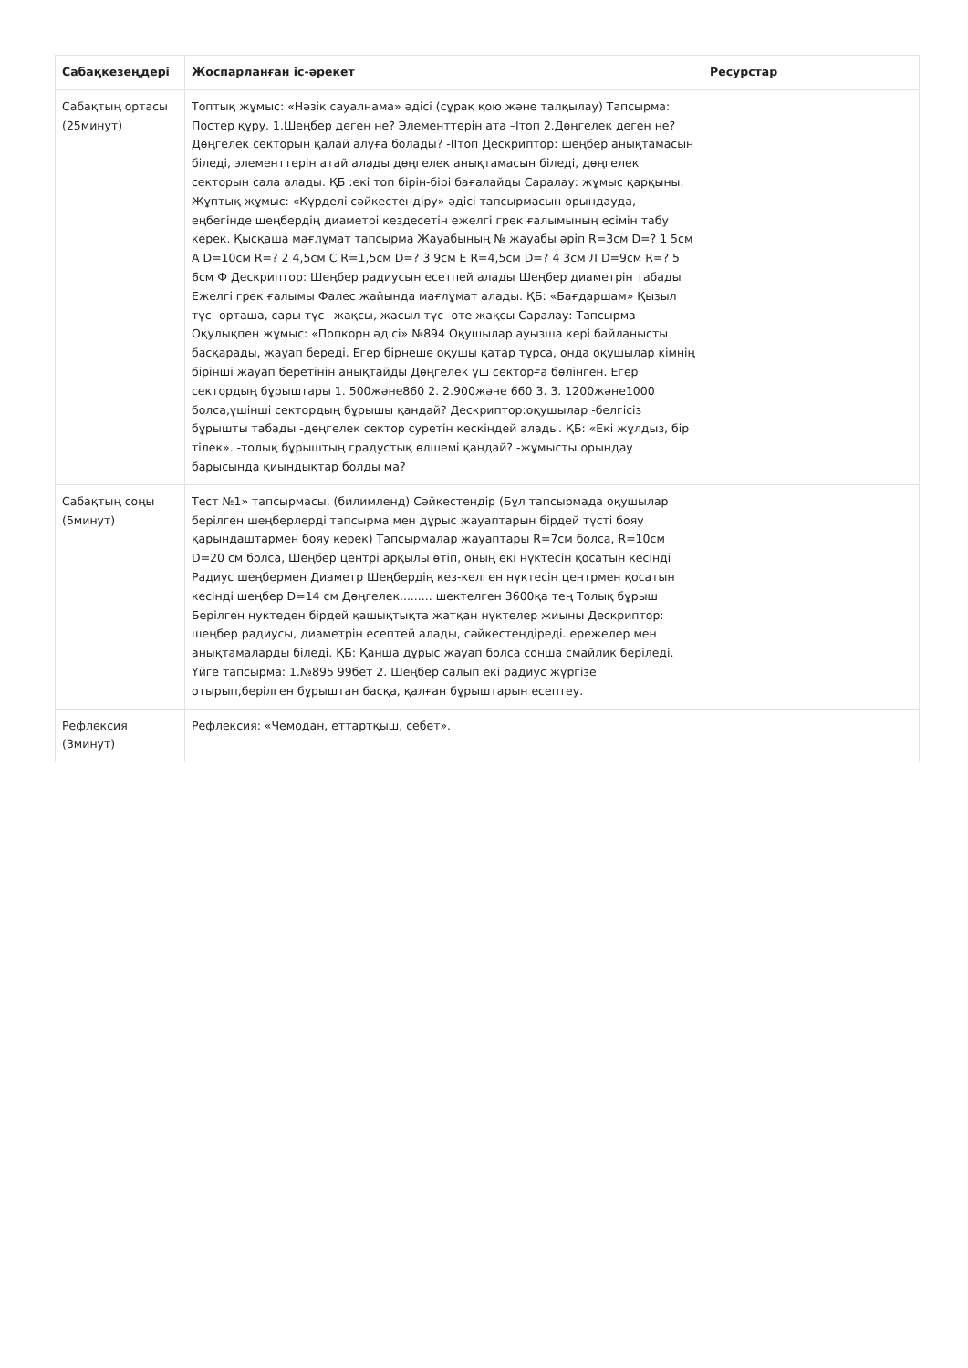| Сабақкезеңдері | Жоспарланған іс-әрекет | Ресурстар |
| --- | --- | --- |
| Сабақтың ортасы (25минут) | Топтық жұмыс: «Нәзік сауалнама» әдісі (сұрақ қою және талқылау) Тапсырма: Постер құру. 1.Шеңбер деген не? Элементтерін ата –Ітоп 2.Дөңгелек деген не? Дөңгелек секторын қалай алуға болады? -ІІтоп Дескриптор: шеңбер анықтамасын біледі, элементтерін атай алады дөңгелек анықтамасын біледі, дөңгелек секторын сала алады. ҚБ :екі топ бірін-бірі бағалайды Саралау: жұмыс қарқыны. Жұптық жұмыс: «Күрделі сәйкестендіру» әдісі тапсырмасын орындауда, еңбегінде шеңбердің диаметрі кездесетін ежелгі грек ғалымының есімін табу керек. Қысқаша мағлұмат тапсырма Жауабының № жауабы әріп R=3см D=? 1 5см А D=10см R=? 2 4,5см С R=1,5см D=? 3 9см Е R=4,5см D=? 4 3см Л D=9см R=? 5 6см Ф Дескриптор: Шеңбер радиусын есетпей алады Шеңбер диаметрін табады Ежелгі грек ғалымы Фалес жайында мағлұмат алады. ҚБ: «Бағдаршам» Қызыл түс -орташа, сары түс –жақсы, жасыл түс -өте жақсы Саралау: Тапсырма Оқулықпен жұмыс: «Попкорн әдісі» №894 Оқушылар ауызша кері байланысты басқарады, жауап береді. Егер бірнеше оқушы қатар тұрса, онда оқушылар кімнің бірінші жауап беретінін анықтайды Дөңгелек үш секторға бөлінген. Егер сектордың бұрыштары 1. 500және860 2. 2.900және 660 3. 3. 1200және1000 болса,үшінші сектордың бұрышы қандай? Дескриптор:оқушылар -белгісіз бұрышты табады -дөңгелек сектор суретін кескіндей алады. ҚБ: «Екі жұлдыз, бір тілек». -толық бұрыштың градустық өлшемі қандай? -жұмысты орындау барысында қиындықтар болды ма? | |
| Сабақтың соңы (5минут) | Тест №1» тапсырмасы. (билимленд) Сәйкестендір (Бұл тапсырмада оқушылар берілген шеңберлерді тапсырма мен дұрыс жауаптарын бірдей түсті бояу қарындаштармен бояу керек) Тапсырмалар жауаптары R=7см болса, R=10см D=20 см болса, Шеңбер центрі арқылы өтіп, оның екі нүктесін қосатын кесінді Радиус шеңбермен Диаметр Шеңбердің кез-келген нүктесін центрмен қосатын кесінді шеңбер D=14 см Дөңгелек......... шектелген 3600қа тең Толық бұрыш Берілген нуктеден бірдей қашықтықта жатқан нүктелер жиыны Дескриптор: шеңбер радиусы, диаметрін есептей алады, сәйкестендіреді. ережелер мен анықтамаларды біледі. ҚБ: Қанша дұрыс жауап болса сонша смайлик беріледі. Үйге тапсырма: 1.№895 99бет 2. Шеңбер салып екі радиус жүргізе отырып,берілген бұрыштан басқа, қалған бұрыштарын есептеу. | |
| Рефлексия (3минут) | Рефлексия: «Чемодан, еттартқыш, себет». | |